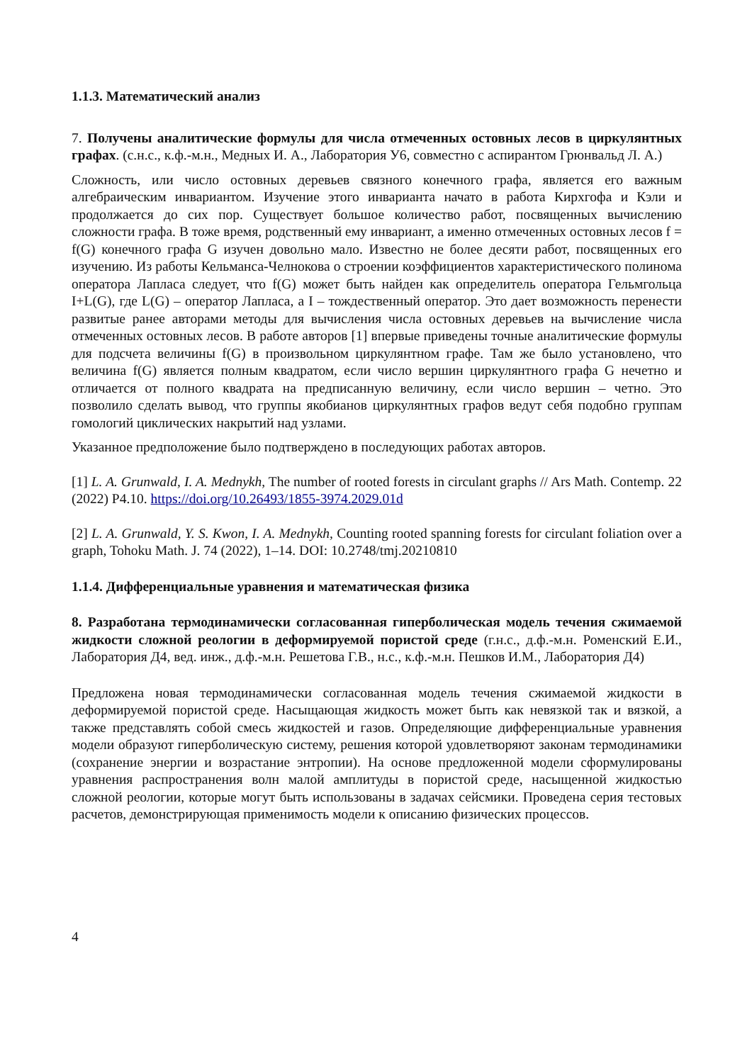1.1.3. Математический анализ
7. Получены аналитические формулы для числа отмеченных остовных лесов в циркулянтных графах. (с.н.с., к.ф.-м.н., Медных И. А., Лаборатория У6, совместно с аспирантом Грюнвальд Л. А.)
Сложность, или число остовных деревьев связного конечного графа, является его важным алгебраическим инвариантом. Изучение этого инварианта начато в работа Кирхгофа и Кэли и продолжается до сих пор. Существует большое количество работ, посвященных вычислению сложности графа. В тоже время, родственный ему инвариант, а именно отмеченных остовных лесов f = f(G) конечного графа G изучен довольно мало. Известно не более десяти работ, посвященных его изучению. Из работы Кельманса-Челнокова о строении коэффициентов характеристического полинома оператора Лапласа следует, что f(G) может быть найден как определитель оператора Гельмгольца I+L(G), где L(G) – оператор Лапласа, а I – тождественный оператор. Это дает возможность перенести развитые ранее авторами методы для вычисления числа остовных деревьев на вычисление числа отмеченных остовных лесов. В работе авторов [1] впервые приведены точные аналитические формулы для подсчета величины f(G) в произвольном циркулянтном графе. Там же было установлено, что величина f(G) является полным квадратом, если число вершин циркулянтного графа G нечетно и отличается от полного квадрата на предписанную величину, если число вершин – четно. Это позволило сделать вывод, что группы якобианов циркулянтных графов ведут себя подобно группам гомологий циклических накрытий над узлами.
Указанное предположение было подтверждено в последующих работах авторов.
[1] L. A. Grunwald, I. A. Mednykh, The number of rooted forests in circulant graphs // Ars Math. Contemp. 22 (2022) P4.10. https://doi.org/10.26493/1855-3974.2029.01d
[2] L. A. Grunwald, Y. S. Kwon, I. A. Mednykh, Counting rooted spanning forests for circulant foliation over a graph, Tohoku Math. J. 74 (2022), 1–14. DOI: 10.2748/tmj.20210810
1.1.4. Дифференциальные уравнения и математическая физика
8. Разработана термодинамически согласованная гиперболическая модель течения сжимаемой жидкости сложной реологии в деформируемой пористой среде (г.н.с., д.ф.-м.н. Роменский Е.И., Лаборатория Д4, вед. инж., д.ф.-м.н. Решетова Г.В., н.с., к.ф.-м.н. Пешков И.М., Лаборатория Д4)
Предложена новая термодинамически согласованная модель течения сжимаемой жидкости в деформируемой пористой среде. Насыщающая жидкость может быть как невязкой так и вязкой, а также представлять собой смесь жидкостей и газов. Определяющие дифференциальные уравнения модели образуют гиперболическую систему, решения которой удовлетворяют законам термодинамики (сохранение энергии и возрастание энтропии). На основе предложенной модели сформулированы уравнения распространения волн малой амплитуды в пористой среде, насыщенной жидкостью сложной реологии, которые могут быть использованы в задачах сейсмики. Проведена серия тестовых расчетов, демонстрирующая применимость модели к описанию физических процессов.
4